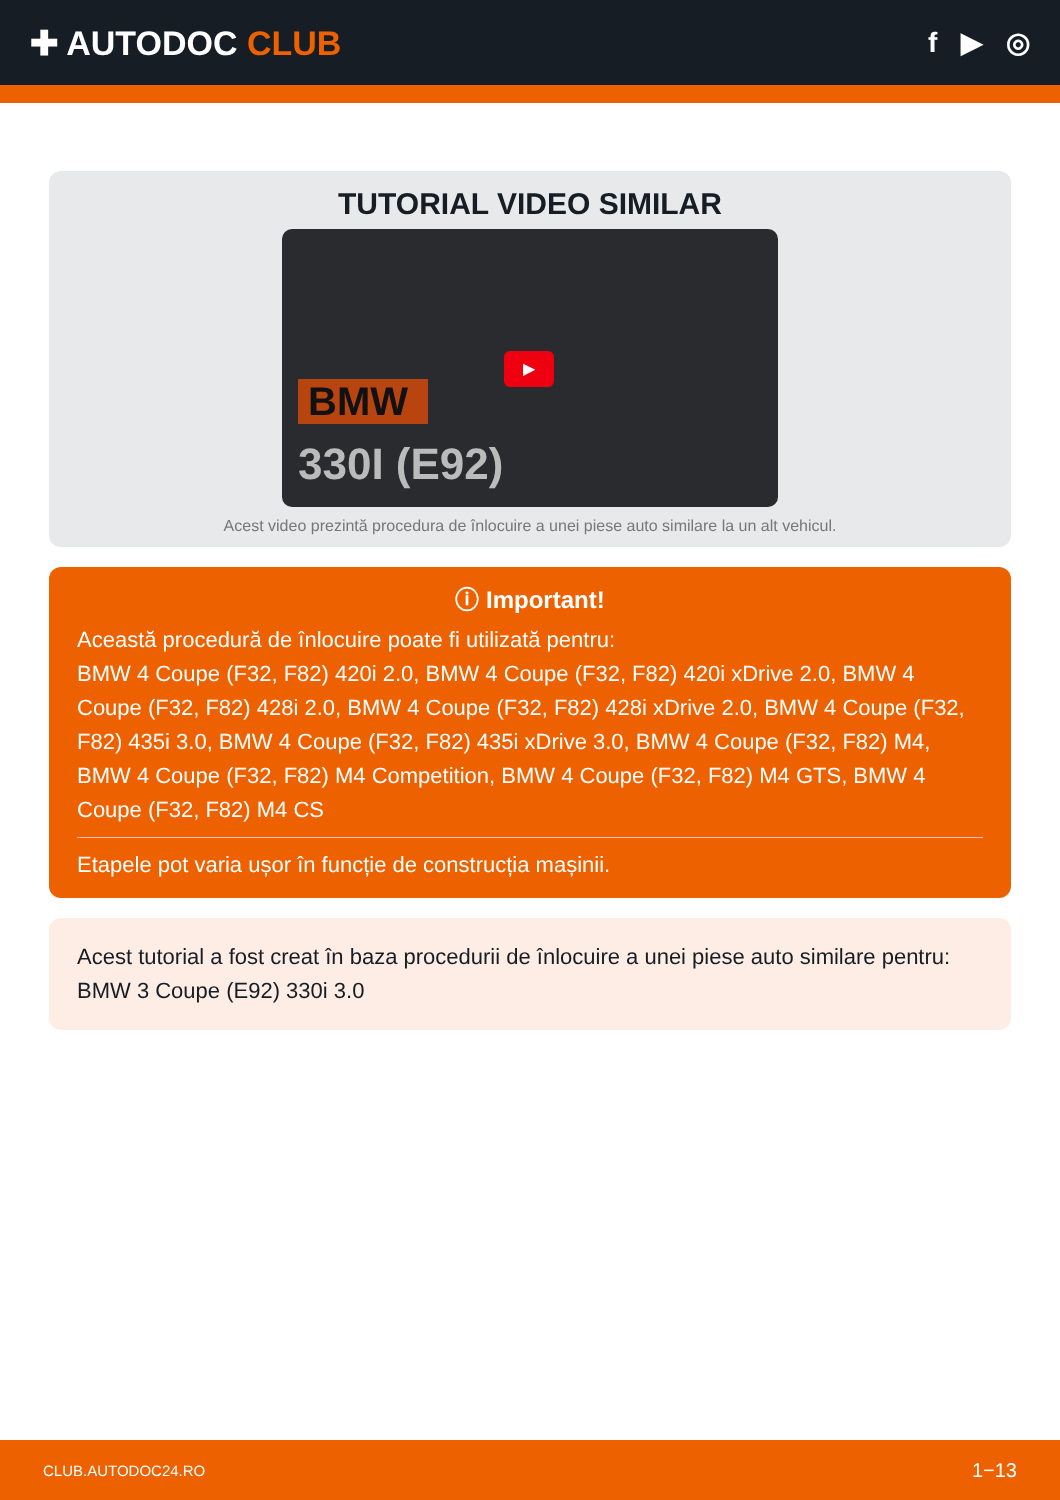✚ AUTODOC CLUB
f ▶ ◎
TUTORIAL VIDEO SIMILAR
BMW
330I (E92)
▶
Acest video prezintă procedura de înlocuire a unei piese auto similare la un alt vehicul.
ⓘ Important!
Această procedură de înlocuire poate fi utilizată pentru:
BMW 4 Coupe (F32, F82) 420i 2.0, BMW 4 Coupe (F32, F82) 420i xDrive 2.0, BMW 4 Coupe (F32, F82) 428i 2.0, BMW 4 Coupe (F32, F82) 428i xDrive 2.0, BMW 4 Coupe (F32, F82) 435i 3.0, BMW 4 Coupe (F32, F82) 435i xDrive 3.0, BMW 4 Coupe (F32, F82) M4, BMW 4 Coupe (F32, F82) M4 Competition, BMW 4 Coupe (F32, F82) M4 GTS, BMW 4 Coupe (F32, F82) M4 CS
Etapele pot varia ușor în funcție de construcția mașinii.
Acest tutorial a fost creat în baza procedurii de înlocuire a unei piese auto similare pentru: BMW 3 Coupe (E92) 330i 3.0
CLUB.AUTODOC24.RO 1−13